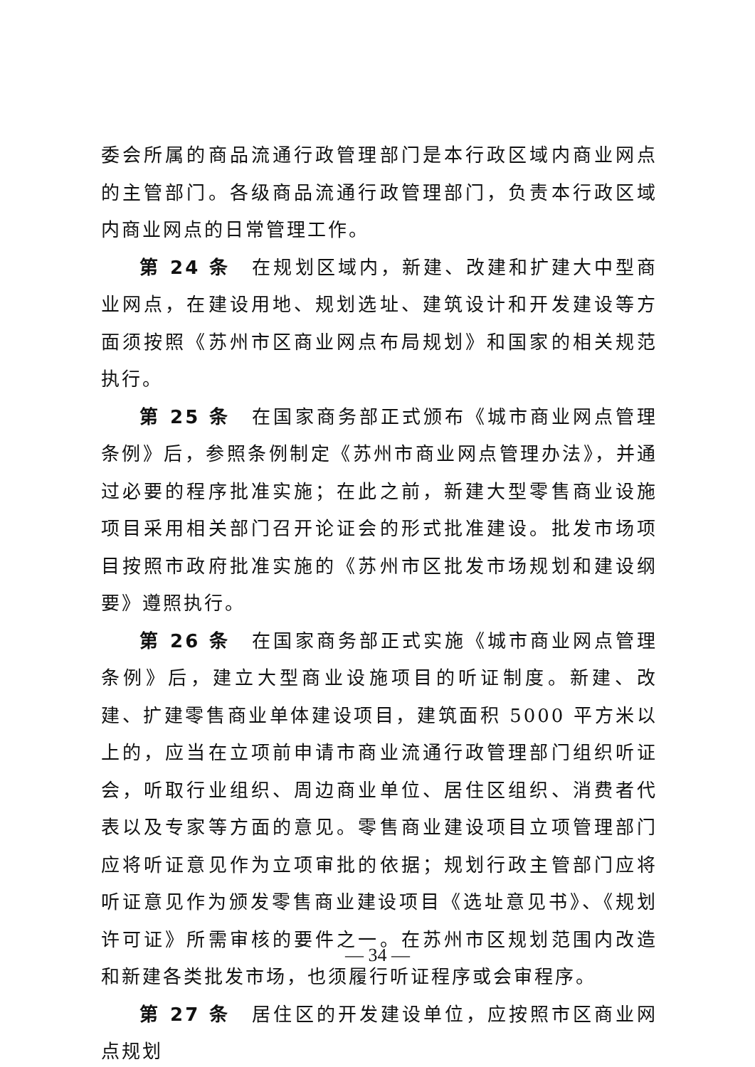委会所属的商品流通行政管理部门是本行政区域内商业网点的主管部门。各级商品流通行政管理部门，负责本行政区域内商业网点的日常管理工作。
第 24 条　在规划区域内，新建、改建和扩建大中型商业网点，在建设用地、规划选址、建筑设计和开发建设等方面须按照《苏州市区商业网点布局规划》和国家的相关规范执行。
第 25 条　在国家商务部正式颁布《城市商业网点管理条例》后，参照条例制定《苏州市商业网点管理办法》，并通过必要的程序批准实施；在此之前，新建大型零售商业设施项目采用相关部门召开论证会的形式批准建设。批发市场项目按照市政府批准实施的《苏州市区批发市场规划和建设纲要》遵照执行。
第 26 条　在国家商务部正式实施《城市商业网点管理条例》后，建立大型商业设施项目的听证制度。新建、改建、扩建零售商业单体建设项目，建筑面积 5000 平方米以上的，应当在立项前申请市商业流通行政管理部门组织听证会，听取行业组织、周边商业单位、居住区组织、消费者代表以及专家等方面的意见。零售商业建设项目立项管理部门应将听证意见作为立项审批的依据；规划行政主管部门应将听证意见作为颁发零售商业建设项目《选址意见书》、《规划许可证》所需审核的要件之一。在苏州市区规划范围内改造和新建各类批发市场，也须履行听证程序或会审程序。
第 27 条　居住区的开发建设单位，应按照市区商业网点规划
— 34 —